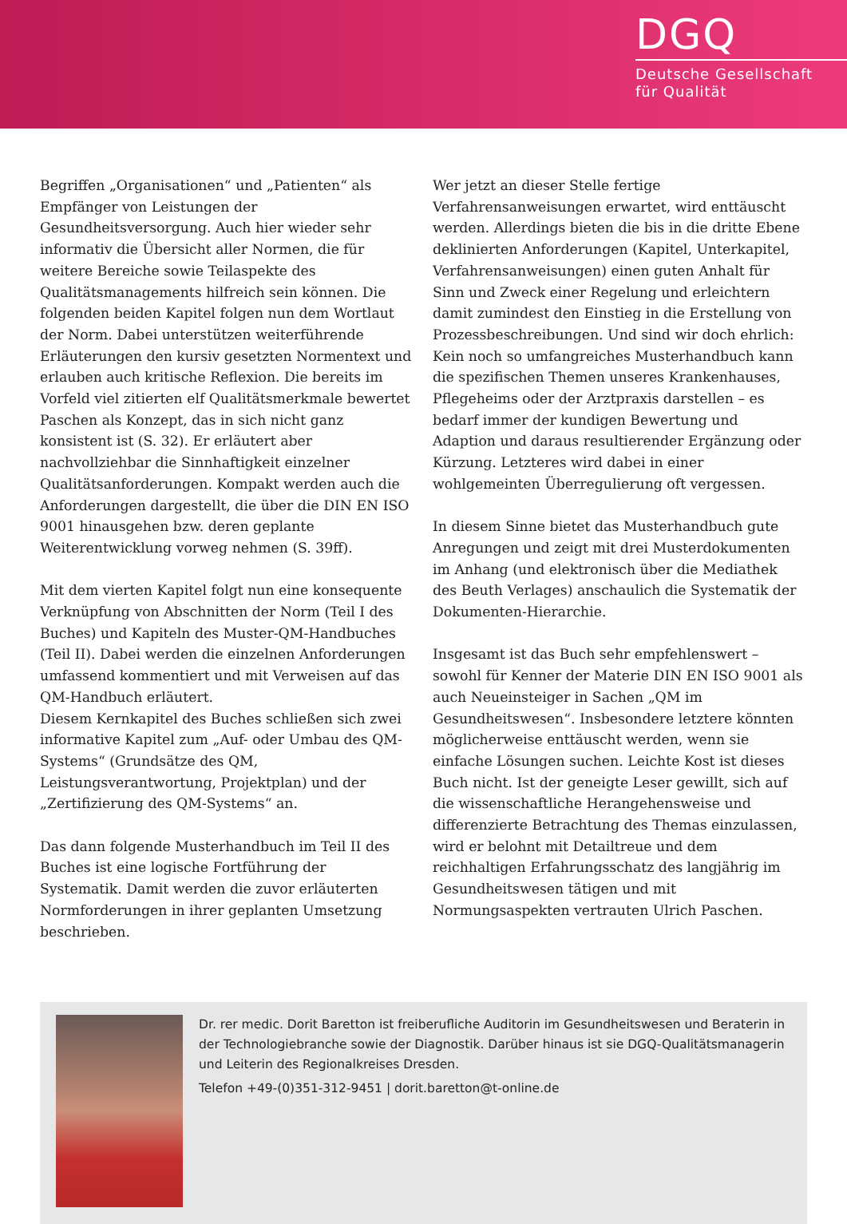DGQ
Deutsche Gesellschaft
für Qualität
Begriffen „Organisationen“ und „Patienten“ als Empfänger von Leistungen der Gesundheitsversorgung. Auch hier wieder sehr informativ die Übersicht aller Normen, die für weitere Bereiche sowie Teilaspekte des Qualitätsmanagements hilfreich sein können. Die folgenden beiden Kapitel folgen nun dem Wortlaut der Norm. Dabei unterstützen weiterführende Erläuterungen den kursiv gesetzten Normentext und erlauben auch kritische Reflexion. Die bereits im Vorfeld viel zitierten elf Qualitätsmerkmale bewertet Paschen als Konzept, das in sich nicht ganz konsistent ist (S. 32). Er erläutert aber nachvollziehbar die Sinnhaftigkeit einzelner Qualitätsanforderungen. Kompakt werden auch die Anforderungen dargestellt, die über die DIN EN ISO 9001 hinausgehen bzw. deren geplante Weiterentwicklung vorweg nehmen (S. 39ff).
Mit dem vierten Kapitel folgt nun eine konsequente Verknüpfung von Abschnitten der Norm (Teil I des Buches) und Kapiteln des Muster-QM-Handbuches (Teil II). Dabei werden die einzelnen Anforderungen umfassend kommentiert und mit Verweisen auf das QM-Handbuch erläutert.
Diesem Kernkapitel des Buches schließen sich zwei informative Kapitel zum „Auf- oder Umbau des QM-Systems“ (Grundsätze des QM, Leistungsverantwortung, Projektplan) und der „Zertifizierung des QM-Systems“ an.
Das dann folgende Musterhandbuch im Teil II des Buches ist eine logische Fortführung der Systematik. Damit werden die zuvor erläuterten Normforderungen in ihrer geplanten Umsetzung beschrieben.
Wer jetzt an dieser Stelle fertige Verfahrensanweisungen erwartet, wird enttäuscht werden. Allerdings bieten die bis in die dritte Ebene deklinierten Anforderungen (Kapitel, Unterkapitel, Verfahrensanweisungen) einen guten Anhalt für Sinn und Zweck einer Regelung und erleichtern damit zumindest den Einstieg in die Erstellung von Prozessbeschreibungen. Und sind wir doch ehrlich: Kein noch so umfangreiches Musterhandbuch kann die spezifischen Themen unseres Krankenhauses, Pflegeheims oder der Arztpraxis darstellen – es bedarf immer der kundigen Bewertung und Adaption und daraus resultierender Ergänzung oder Kürzung. Letzteres wird dabei in einer wohlgemeinten Überregulierung oft vergessen.
In diesem Sinne bietet das Musterhandbuch gute Anregungen und zeigt mit drei Musterdokumenten im Anhang (und elektronisch über die Mediathek des Beuth Verlages) anschaulich die Systematik der Dokumenten-Hierarchie.
Insgesamt ist das Buch sehr empfehlenswert – sowohl für Kenner der Materie DIN EN ISO 9001 als auch Neueinsteiger in Sachen „QM im Gesundheitswesen“. Insbesondere letztere könnten möglicherweise enttäuscht werden, wenn sie einfache Lösungen suchen. Leichte Kost ist dieses Buch nicht. Ist der geneigte Leser gewillt, sich auf die wissenschaftliche Herangehensweise und differenzierte Betrachtung des Themas einzulassen, wird er belohnt mit Detailtreue und dem reichhaltigen Erfahrungsschatz des langjährig im Gesundheitswesen tätigen und mit Normungsaspekten vertrauten Ulrich Paschen.
Dr. rer medic. Dorit Baretton ist freiberufliche Auditorin im Gesundheitswesen und Beraterin in der Technologiebranche sowie der Diagnostik. Darüber hinaus ist sie DGQ-Qualitätsmanagerin und Leiterin des Regionalkreises Dresden.
Telefon +49-(0)351-312-9451 | dorit.baretton@t-online.de